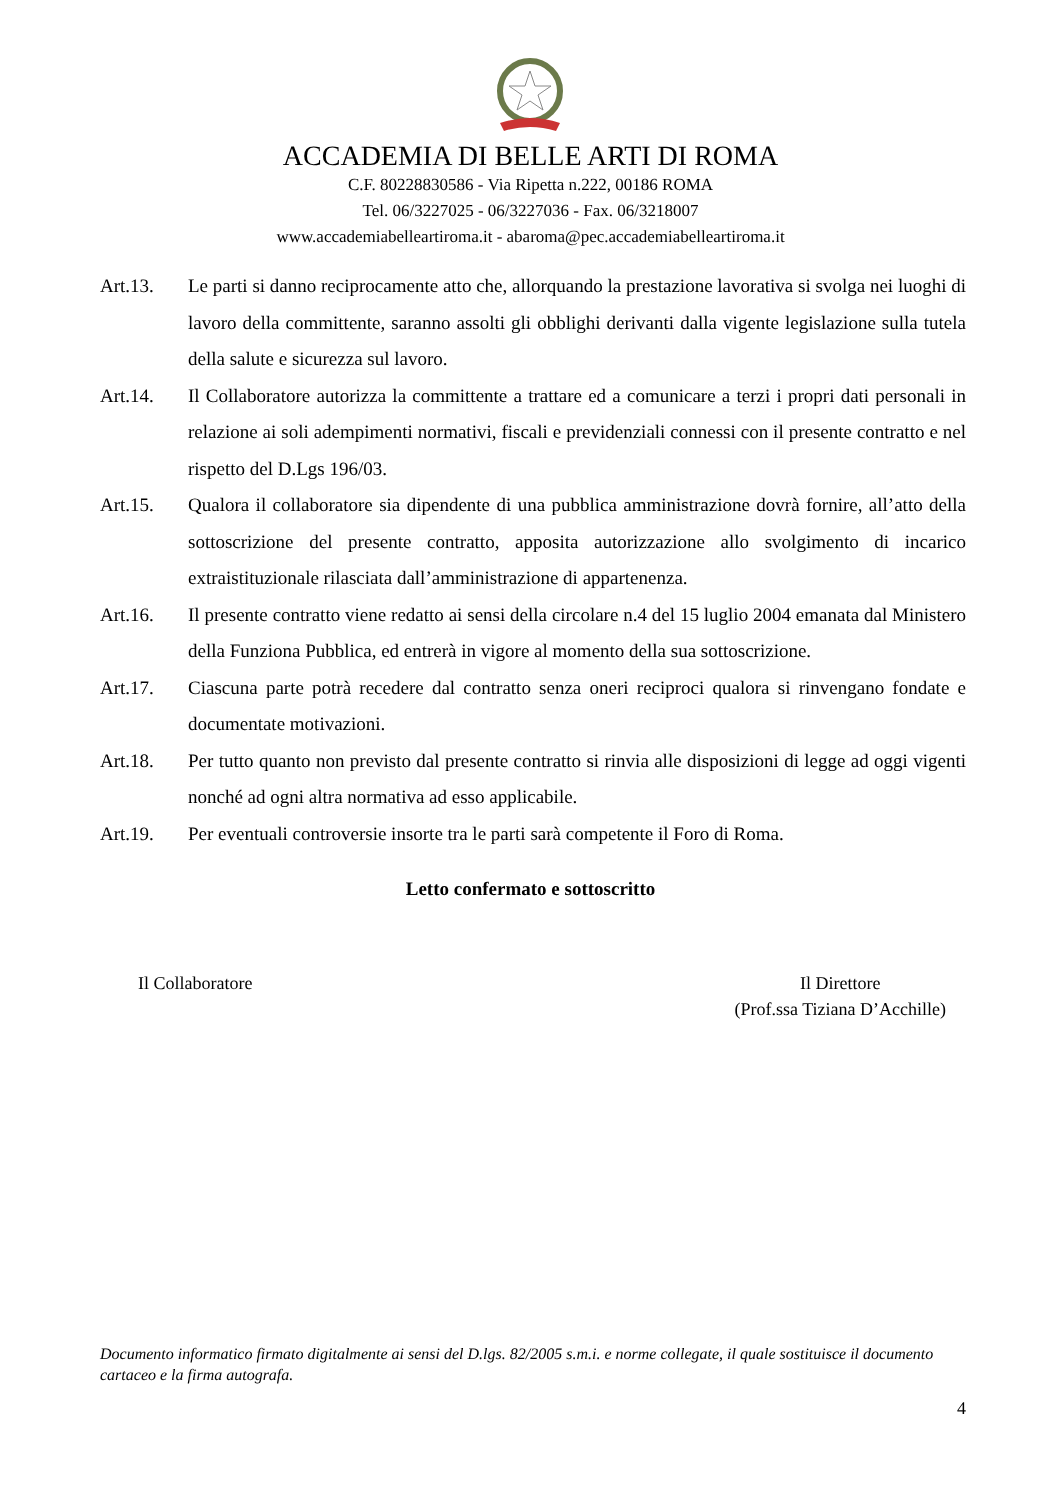ACCADEMIA DI BELLE ARTI DI ROMA
C.F. 80228830586 - Via Ripetta n.222, 00186 ROMA
Tel. 06/3227025 - 06/3227036 - Fax. 06/3218007
www.accademiabelleartiroma.it - abaroma@pec.accademiabelleartiroma.it
Art.13. Le parti si danno reciprocamente atto che, allorquando la prestazione lavorativa si svolga nei luoghi di lavoro della committente, saranno assolti gli obblighi derivanti dalla vigente legislazione sulla tutela della salute e sicurezza sul lavoro.
Art.14. Il Collaboratore autorizza la committente a trattare ed a comunicare a terzi i propri dati personali in relazione ai soli adempimenti normativi, fiscali e previdenziali connessi con il presente contratto e nel rispetto del D.Lgs 196/03.
Art.15. Qualora il collaboratore sia dipendente di una pubblica amministrazione dovrà fornire, all’atto della sottoscrizione del presente contratto, apposita autorizzazione allo svolgimento di incarico extraistituzionale rilasciata dall’amministrazione di appartenenza.
Art.16. Il presente contratto viene redatto ai sensi della circolare n.4 del 15 luglio 2004 emanata dal Ministero della Funziona Pubblica, ed entrerà in vigore al momento della sua sottoscrizione.
Art.17. Ciascuna parte potrà recedere dal contratto senza oneri reciproci qualora si rinvengano fondate e documentate motivazioni.
Art.18. Per tutto quanto non previsto dal presente contratto si rinvia alle disposizioni di legge ad oggi vigenti nonché ad ogni altra normativa ad esso applicabile.
Art.19. Per eventuali controversie insorte tra le parti sarà competente il Foro di Roma.
Letto confermato e sottoscritto
Il Collaboratore Il Direttore
(Prof.ssa Tiziana D’Acchille)
Documento informatico firmato digitalmente ai sensi del D.lgs. 82/2005 s.m.i. e norme collegate, il quale sostituisce il documento cartaceo e la firma autografa.
4